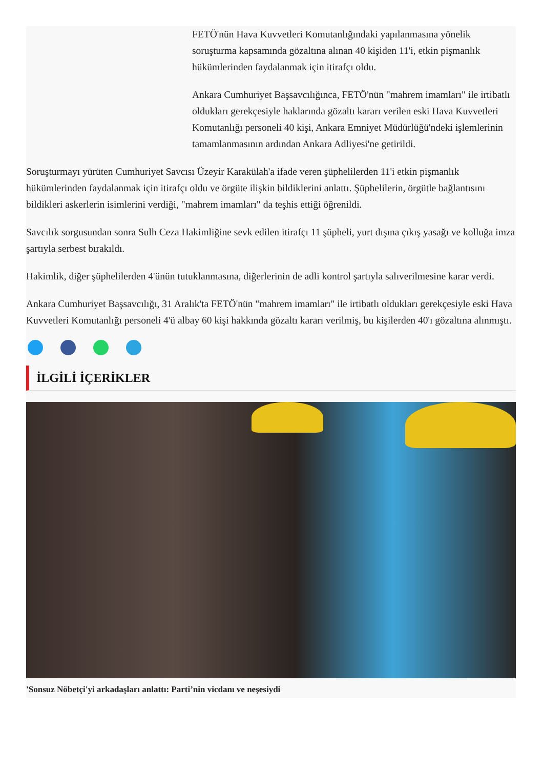FETÖ'nün Hava Kuvvetleri Komutanlığındaki yapılanmasına yönelik soruşturma kapsamında gözaltına alınan 40 kişiden 11'i, etkin pişmanlık hükümlerinden faydalanmak için itirafçı oldu.
Ankara Cumhuriyet Başsavcılığınca, FETÖ'nün "mahrem imamları" ile irtibatlı oldukları gerekçesiyle haklarında gözaltı kararı verilen eski Hava Kuvvetleri Komutanlığı personeli 40 kişi, Ankara Emniyet Müdürlüğü'ndeki işlemlerinin tamamlanmasının ardından Ankara Adliyesi'ne getirildi.
Soruşturmayı yürüten Cumhuriyet Savcısı Üzeyir Karakülah'a ifade veren şüphelilerden 11'i etkin pişmanlık hükümlerinden faydalanmak için itirafçı oldu ve örgüte ilişkin bildiklerini anlattı. Şüphelilerin, örgütle bağlantısını bildikleri askerlerin isimlerini verdiği, "mahrem imamları" da teşhis ettiği öğrenildi.
Savcılık sorgusundan sonra Sulh Ceza Hakimliğine sevk edilen itirafçı 11 şüpheli, yurt dışına çıkış yasağı ve kolluğa imza şartıyla serbest bırakıldı.
Hakimlik, diğer şüphelilerden 4'ünün tutuklanmasına, diğerlerinin de adli kontrol şartıyla salıverilmesine karar verdi.
Ankara Cumhuriyet Başsavcılığı, 31 Aralık'ta FETÖ'nün "mahrem imamları" ile irtibatlı oldukları gerekçesiyle eski Hava Kuvvetleri Komutanlığı personeli 4'ü albay 60 kişi hakkında gözaltı kararı verilmiş, bu kişilerden 40'ı gözaltına alınmıştı.
İLGİLİ İÇERİKLER
'Sonsuz Nöbetçi'yi arkadaşları anlattı: Parti’nin vicdanı ve neşesiydi